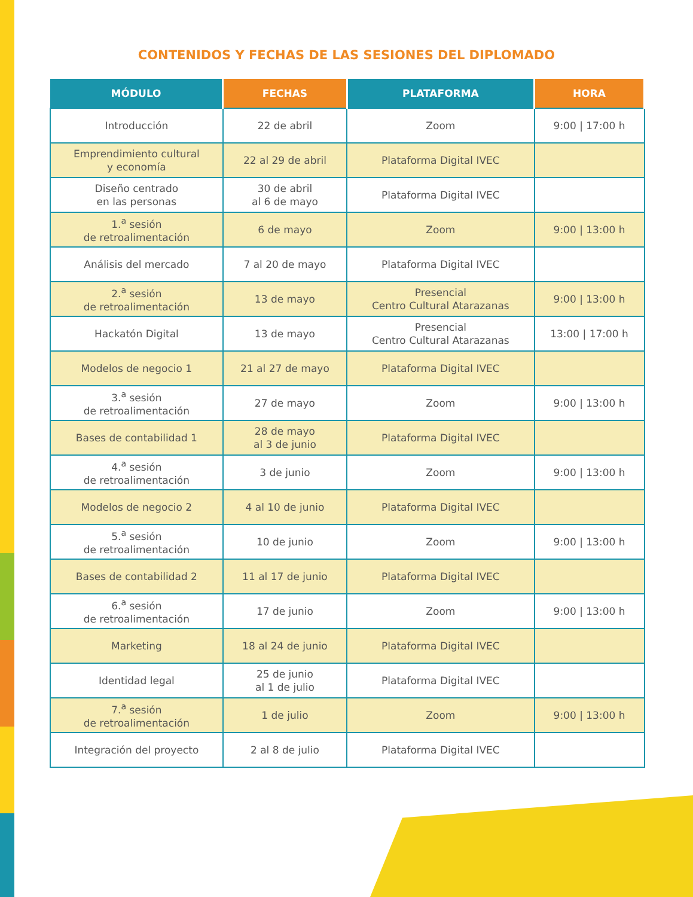CONTENIDOS Y FECHAS DE LAS SESIONES DEL DIPLOMADO
| MÓDULO | FECHAS | PLATAFORMA | HORA |
| --- | --- | --- | --- |
| Introducción | 22 de abril | Zoom | 9:00 / 17:00 h |
| Emprendimiento cultural y economía | 22 al 29 de abril | Plataforma Digital IVEC | |
| Diseño centrado en las personas | 30 de abril al 6 de mayo | Plataforma Digital IVEC | |
| 1.<sup>a</sup> sesión de retroalimentación | 6 de mayo | Zoom | 9:00 / 13:00 h |
| Análisis del mercado | 7 al 20 de mayo | Plataforma Digital IVEC | |
| 2.<sup>a</sup> sesión de retroalimentación | 13 de mayo | Presencial Centro Cultural Atarazanas | 9:00 / 13:00 h |
| Hackatón Digital | 13 de mayo | Presencial Centro Cultural Atarazanas | 13:00 / 17:00 h |
| Modelos de negocio 1 | 21 al 27 de mayo | Plataforma Digital IVEC | |
| 3.<sup>a</sup> sesión de retroalimentación | 27 de mayo | Zoom | 9:00 / 13:00 h |
| Bases de contabilidad 1 | 28 de mayo al 3 de junio | Plataforma Digital IVEC | |
| 4.<sup>a</sup> sesión de retroalimentación | 3 de junio | Zoom | 9:00 / 13:00 h |
| Modelos de negocio 2 | 4 al 10 de junio | Plataforma Digital IVEC | |
| 5.<sup>a</sup> sesión de retroalimentación | 10 de junio | Zoom | 9:00 / 13:00 h |
| Bases de contabilidad 2 | 11 al 17 de junio | Plataforma Digital IVEC | |
| 6.<sup>a</sup> sesión de retroalimentación | 17 de junio | Zoom | 9:00 / 13:00 h |
| Marketing | 18 al 24 de junio | Plataforma Digital IVEC | |
| Identidad legal | 25 de junio al 1 de julio | Plataforma Digital IVEC | |
| 7.<sup>a</sup> sesión de retroalimentación | 1 de julio | Zoom | 9:00 / 13:00 h |
| Integración del proyecto | 2 al 8 de julio | Plataforma Digital IVEC | |